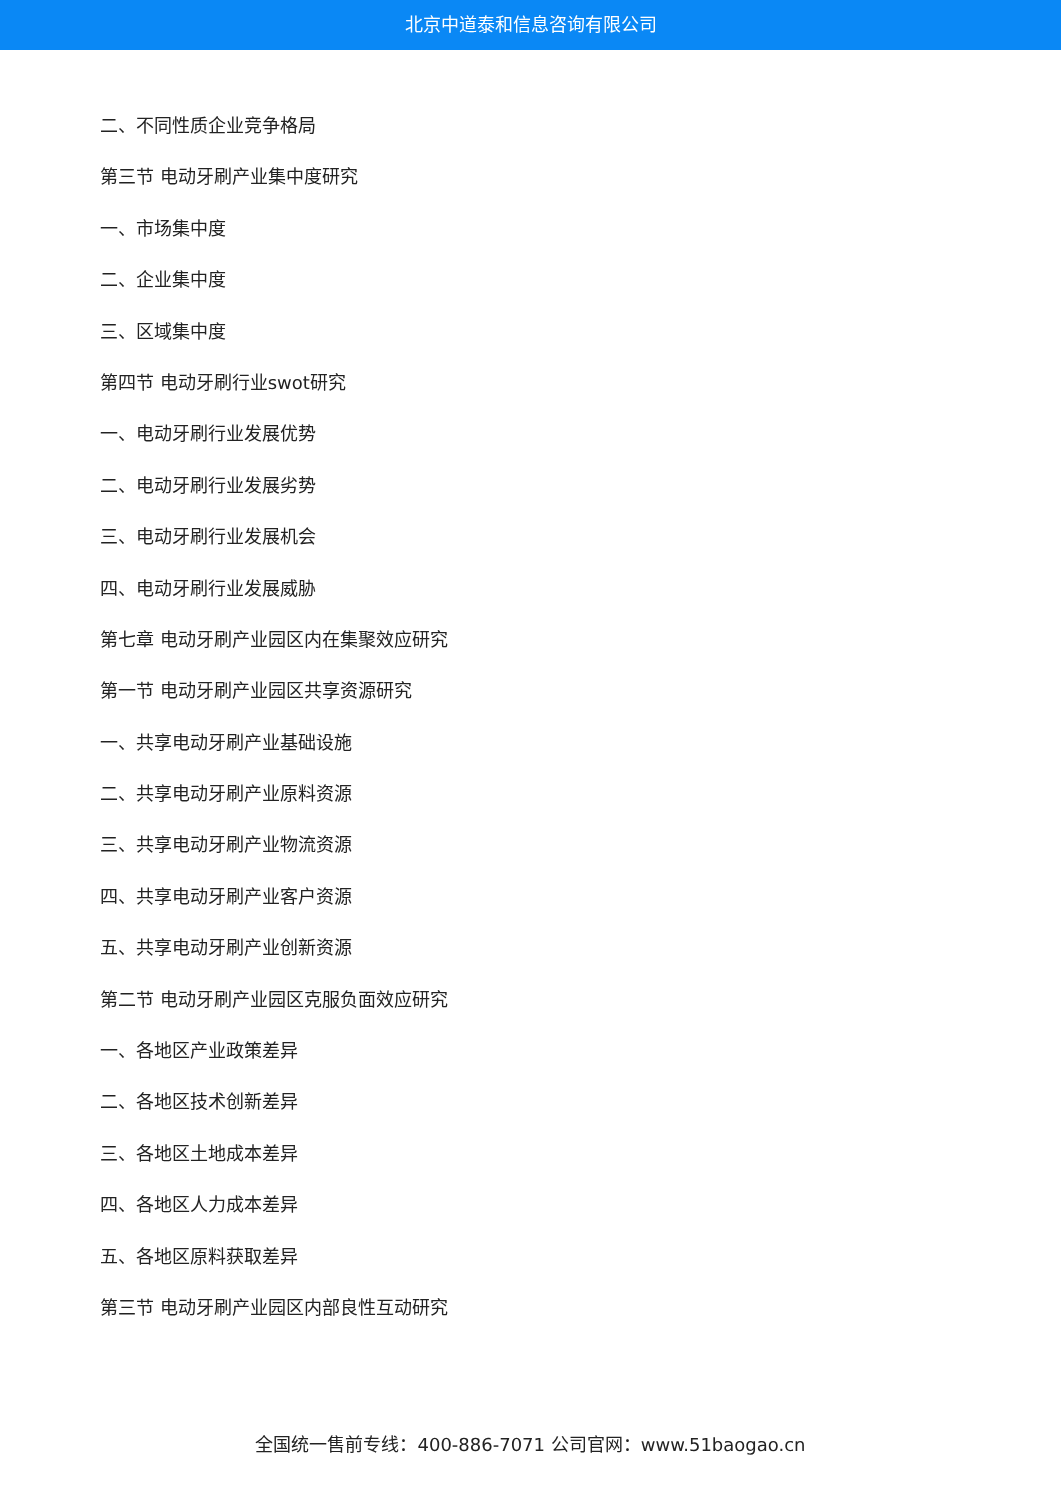北京中道泰和信息咨询有限公司
二、不同性质企业竞争格局
第三节 电动牙刷产业集中度研究
一、市场集中度
二、企业集中度
三、区域集中度
第四节 电动牙刷行业swot研究
一、电动牙刷行业发展优势
二、电动牙刷行业发展劣势
三、电动牙刷行业发展机会
四、电动牙刷行业发展威胁
第七章 电动牙刷产业园区内在集聚效应研究
第一节 电动牙刷产业园区共享资源研究
一、共享电动牙刷产业基础设施
二、共享电动牙刷产业原料资源
三、共享电动牙刷产业物流资源
四、共享电动牙刷产业客户资源
五、共享电动牙刷产业创新资源
第二节 电动牙刷产业园区克服负面效应研究
一、各地区产业政策差异
二、各地区技术创新差异
三、各地区土地成本差异
四、各地区人力成本差异
五、各地区原料获取差异
第三节 电动牙刷产业园区内部良性互动研究
全国统一售前专线：400-886-7071 公司官网：www.51baogao.cn